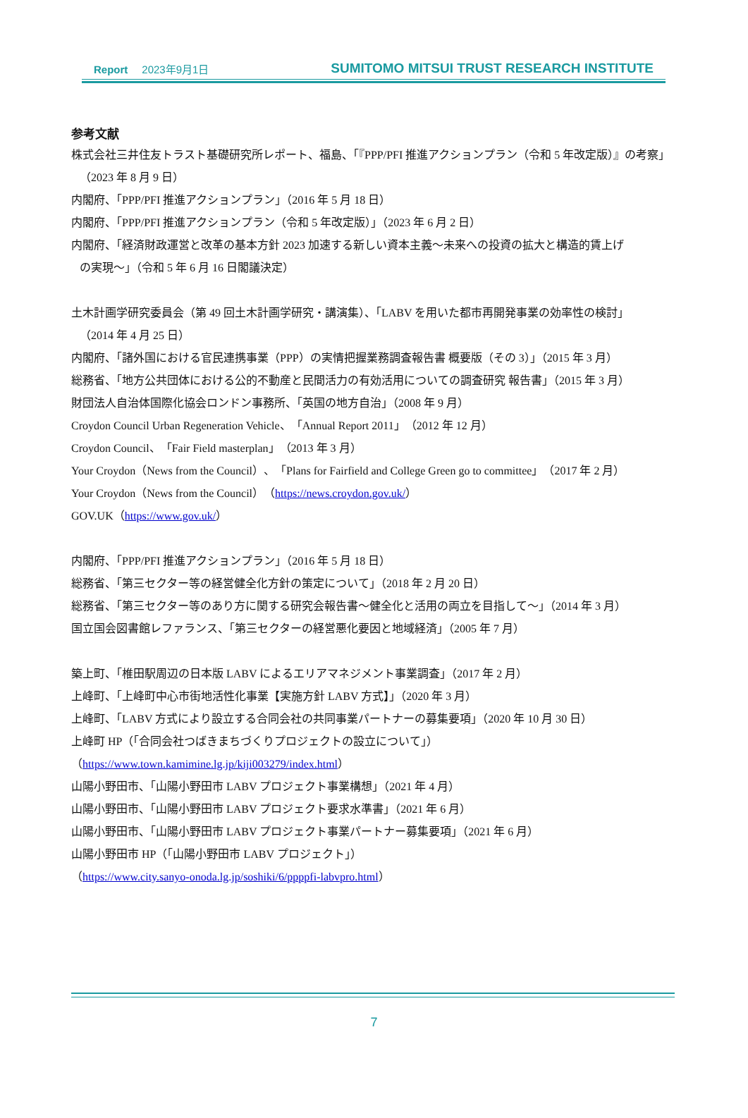Report 2023年9月1日
SUMITOMO MITSUI TRUST RESEARCH INSTITUTE
参考文献
株式会社三井住友トラスト基礎研究所レポート、福島、「『PPP/PFI 推進アクションプラン（令和 5 年改定版）』の考察」
（2023 年 8 月 9 日）
内閣府、「PPP/PFI 推進アクションプラン」（2016 年 5 月 18 日）
内閣府、「PPP/PFI 推進アクションプラン（令和 5 年改定版）」（2023 年 6 月 2 日）
内閣府、「経済財政運営と改革の基本方針 2023 加速する新しい資本主義～未来への投資の拡大と構造的賃上げ
の実現～」（令和 5 年 6 月 16 日閣議決定）
土木計画学研究委員会（第 49 回土木計画学研究・講演集）、「LABV を用いた都市再開発事業の効率性の検討」
（2014 年 4 月 25 日）
内閣府、「諸外国における官民連携事業（PPP）の実情把握業務調査報告書 概要版（その 3）」（2015 年 3 月）
総務省、「地方公共団体における公的不動産と民間活力の有効活用についての調査研究 報告書」（2015 年 3 月）
財団法人自治体国際化協会ロンドン事務所、「英国の地方自治」（2008 年 9 月）
Croydon Council Urban Regeneration Vehicle、「Annual Report 2011」（2012 年 12 月）
Croydon Council、「Fair Field masterplan」（2013 年 3 月）
Your Croydon（News from the Council）、「Plans for Fairfield and College Green go to committee」（2017 年 2 月）
Your Croydon（News from the Council）（https://news.croydon.gov.uk/）
GOV.UK（https://www.gov.uk/）
内閣府、「PPP/PFI 推進アクションプラン」（2016 年 5 月 18 日）
総務省、「第三セクター等の経営健全化方針の策定について」（2018 年 2 月 20 日）
総務省、「第三セクター等のあり方に関する研究会報告書～健全化と活用の両立を目指して～」（2014 年 3 月）
国立国会図書館レファランス、「第三セクターの経営悪化要因と地域経済」（2005 年 7 月）
築上町、「椎田駅周辺の日本版 LABV によるエリアマネジメント事業調査」（2017 年 2 月）
上峰町、「上峰町中心市街地活性化事業【実施方針 LABV 方式】」（2020 年 3 月）
上峰町、「LABV 方式により設立する合同会社の共同事業パートナーの募集要項」（2020 年 10 月 30 日）
上峰町 HP（「合同会社つばきまちづくりプロジェクトの設立について」）
（https://www.town.kamimine.lg.jp/kiji003279/index.html）
山陽小野田市、「山陽小野田市 LABV プロジェクト事業構想」（2021 年 4 月）
山陽小野田市、「山陽小野田市 LABV プロジェクト要求水準書」（2021 年 6 月）
山陽小野田市、「山陽小野田市 LABV プロジェクト事業パートナー募集要項」（2021 年 6 月）
山陽小野田市 HP（「山陽小野田市 LABV プロジェクト」）
（https://www.city.sanyo-onoda.lg.jp/soshiki/6/ppppfi-labvpro.html）
7